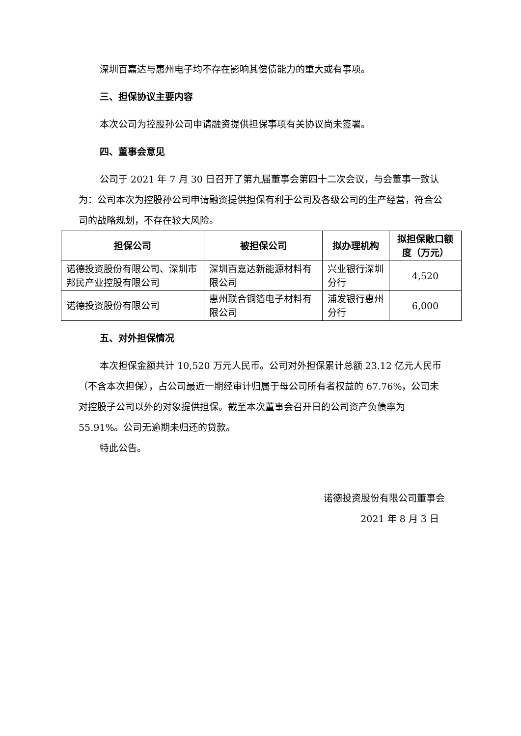深圳百嘉达与惠州电子均不存在影响其偿债能力的重大或有事项。
三、担保协议主要内容
本次公司为控股孙公司申请融资提供担保事项有关协议尚未签署。
四、董事会意见
公司于 2021 年 7 月 30 日召开了第九届董事会第四十二次会议，与会董事一致认为：公司本次为控股孙公司申请融资提供担保有利于公司及各级公司的生产经营，符合公司的战略规划，不存在较大风险。
| 担保公司 | 被担保公司 | 拟办理机构 | 拟担保敞口额度（万元） |
| --- | --- | --- | --- |
| 诺德投资股份有限公司、深圳市邦民产业控股有限公司 | 深圳百嘉达新能源材料有限公司 | 兴业银行深圳分行 | 4,520 |
| 诺德投资股份有限公司 | 惠州联合铜箔电子材料有限公司 | 浦发银行惠州分行 | 6,000 |
五、对外担保情况
本次担保金额共计 10,520 万元人民币。公司对外担保累计总额 23.12 亿元人民币（不含本次担保），占公司最近一期经审计归属于母公司所有者权益的 67.76%，公司未对控股子公司以外的对象提供担保。截至本次董事会召开日的公司资产负债率为 55.91%。公司无逾期未归还的贷款。
特此公告。
诺德投资股份有限公司董事会
2021 年 8 月 3 日